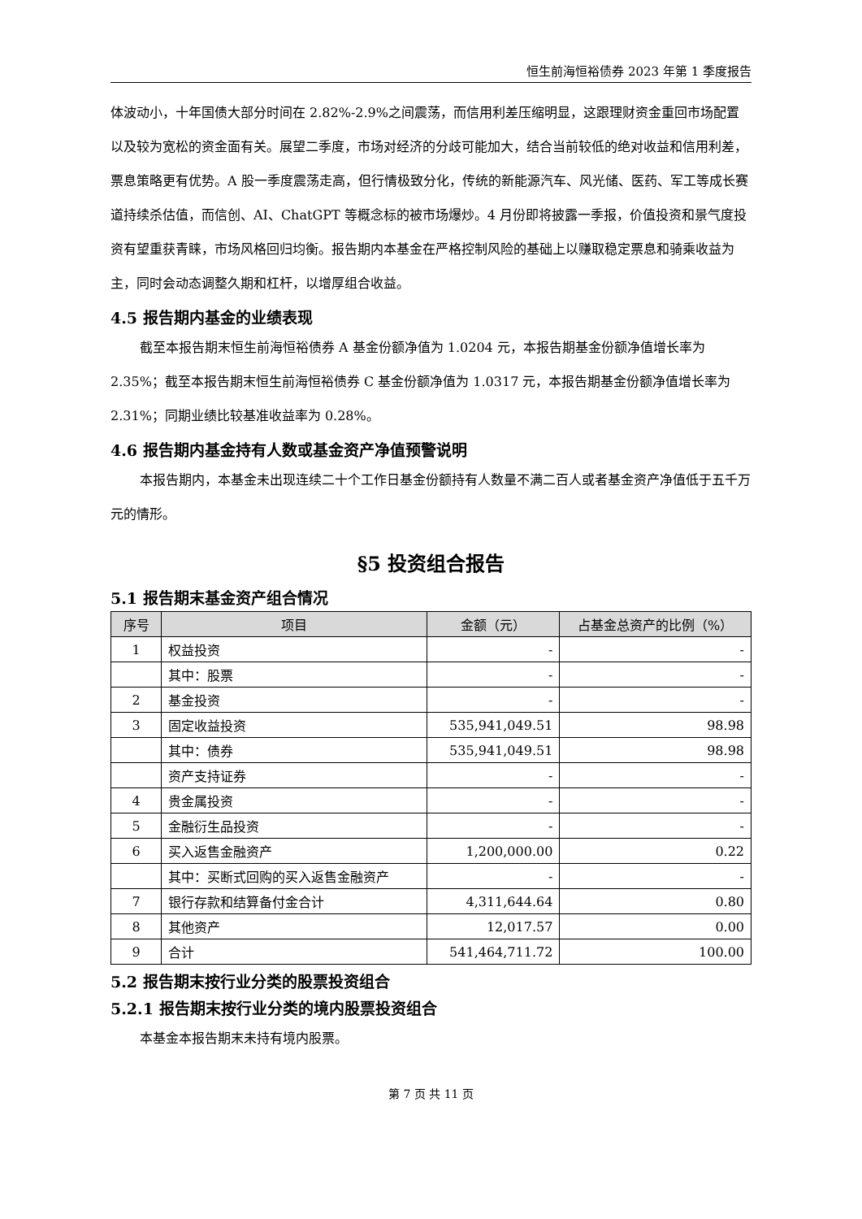恒生前海恒裕债券 2023 年第 1 季度报告
体波动小，十年国债大部分时间在 2.82%-2.9%之间震荡，而信用利差压缩明显，这跟理财资金重回市场配置以及较为宽松的资金面有关。展望二季度，市场对经济的分歧可能加大，结合当前较低的绝对收益和信用利差，票息策略更有优势。A 股一季度震荡走高，但行情极致分化，传统的新能源汽车、风光储、医药、军工等成长赛道持续杀估值，而信创、AI、ChatGPT 等概念标的被市场爆炒。4 月份即将披露一季报，价值投资和景气度投资有望重获青睐，市场风格回归均衡。报告期内本基金在严格控制风险的基础上以赚取稳定票息和骑乘收益为主，同时会动态调整久期和杠杆，以增厚组合收益。
4.5 报告期内基金的业绩表现
截至本报告期末恒生前海恒裕债券 A 基金份额净值为 1.0204 元，本报告期基金份额净值增长率为 2.35%；截至本报告期末恒生前海恒裕债券 C 基金份额净值为 1.0317 元，本报告期基金份额净值增长率为 2.31%；同期业绩比较基准收益率为 0.28%。
4.6 报告期内基金持有人数或基金资产净值预警说明
本报告期内，本基金未出现连续二十个工作日基金份额持有人数量不满二百人或者基金资产净值低于五千万元的情形。
§5 投资组合报告
5.1 报告期末基金资产组合情况
| 序号 | 项目 | 金额（元） | 占基金总资产的比例（%） |
| --- | --- | --- | --- |
| 1 | 权益投资 | - | - |
| | 其中：股票 | - | - |
| 2 | 基金投资 | - | - |
| 3 | 固定收益投资 | 535,941,049.51 | 98.98 |
| | 其中：债券 | 535,941,049.51 | 98.98 |
| | 资产支持证券 | - | - |
| 4 | 贵金属投资 | - | - |
| 5 | 金融衍生品投资 | - | - |
| 6 | 买入返售金融资产 | 1,200,000.00 | 0.22 |
| | 其中：买断式回购的买入返售金融资产 | - | - |
| 7 | 银行存款和结算备付金合计 | 4,311,644.64 | 0.80 |
| 8 | 其他资产 | 12,017.57 | 0.00 |
| 9 | 合计 | 541,464,711.72 | 100.00 |
5.2 报告期末按行业分类的股票投资组合
5.2.1 报告期末按行业分类的境内股票投资组合
本基金本报告期末未持有境内股票。
第 7 页 共 11 页